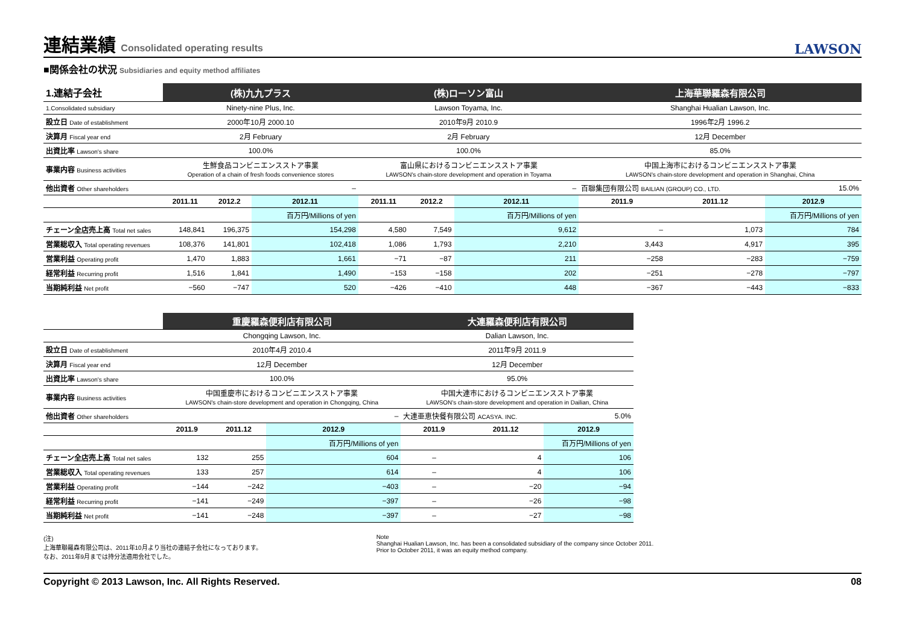連結業績 Consolidated operating results LAWSON
■関係会社の状況 Subsidiaries and equity method affiliates
| 1.連結子会社 | (株)九九プラス | | | (株)ローソン富山 | | | 上海華聯羅森有限公司 | | |
| 1.Consolidated subsidiary | Ninety-nine Plus, Inc. | | | Lawson Toyama, Inc. | | | Shanghai Hualian Lawson, Inc. | | |
| 設立日 Date of establishment | 2000年10月 2000.10 | | | 2010年9月 2010.9 | | | 1996年2月 1996.2 | | |
| 決算月 Fiscal year end | 2月 February | | | 2月 February | | | 12月 December | | |
| 出資比率 Lawson's share | 100.0% | | | 100.0% | | | 85.0% | | |
| 事業内容 Business activities | 生鮮食品コンビニエンスストア事業 Operation of a chain of fresh foods convenience stores | | | 富山県におけるコンビニエンスストア事業 LAWSON's chain-store development and operation in Toyama | | | 中国上海市におけるコンビニエンスストア事業 LAWSON's chain-store development and operation in Shanghai, China | | |
| 他出資者 Other shareholders | – | | | – | | | 百聯集団有限公司 BAILIAN (GROUP) CO., LTD. | | 15.0% |
| | 2011.11 | 2012.2 | 2012.11 | 2011.11 | 2012.2 | 2012.11 | 2011.9 | 2011.12 | 2012.9 |
| | | | 百万円/Millions of yen | | | 百万円/Millions of yen | | | 百万円/Millions of yen |
| チェーン全店売上高 Total net sales | 148,841 | 196,375 | 154,298 | 4,580 | 7,549 | 9,612 | – | 1,073 | 784 |
| 営業総収入 Total operating revenues | 108,376 | 141,801 | 102,418 | 1,086 | 1,793 | 2,210 | 3,443 | 4,917 | 395 |
| 営業利益 Operating profit | 1,470 | 1,883 | 1,661 | −71 | −87 | 211 | −258 | −283 | −759 |
| 経常利益 Recurring profit | 1,516 | 1,841 | 1,490 | −153 | −158 | 202 | −251 | −278 | −797 |
| 当期純利益 Net profit | −560 | −747 | 520 | −426 | −410 | 448 | −367 | −443 | −833 |
| | 重慶羅森便利店有限公司 | | | 大連羅森便利店有限公司 | | |
| | Chongqing Lawson, Inc. | | | Dalian Lawson, Inc. | | |
| 設立日 Date of establishment | 2010年4月 2010.4 | | | 2011年9月 2011.9 | | |
| 決算月 Fiscal year end | 12月 December | | | 12月 December | | |
| 出資比率 Lawson's share | 100.0% | | | 95.0% | | |
| 事業内容 Business activities | 中国重慶市におけるコンビニエンスストア事業 LAWSON's chain-store development and operation in Chongqing, China | | | 中国大連市におけるコンビニエンスストア事業 LAWSON's chain-store development and operation in Dailian, China | | |
| 他出資者 Other shareholders | – | | | 大連亜恵快餐有限公司 ACASYA. INC. | | 5.0% |
| | 2011.9 | 2011.12 | 2012.9 | 2011.9 | 2011.12 | 2012.9 |
| | | | 百万円/Millions of yen | | | 百万円/Millions of yen |
| チェーン全店売上高 Total net sales | 132 | 255 | 604 | – | 4 | 106 |
| 営業総収入 Total operating revenues | 133 | 257 | 614 | – | 4 | 106 |
| 営業利益 Operating profit | −144 | −242 | −403 | – | −20 | −94 |
| 経常利益 Recurring profit | −141 | −249 | −397 | – | −26 | −98 |
| 当期純利益 Net profit | −141 | −248 | −397 | – | −27 | −98 |
(注)
上海華聯羅森有限公司は、2011年10月より当社の連結子会社になっております。
なお、2011年9月までは持分法適用会社でした。
Note
Shanghai Hualian Lawson, Inc. has been a consolidated subsidiary of the company since October 2011.
Prior to October 2011, it was an equity method company.
Copyright © 2013 Lawson, Inc. All Rights Reserved. 08